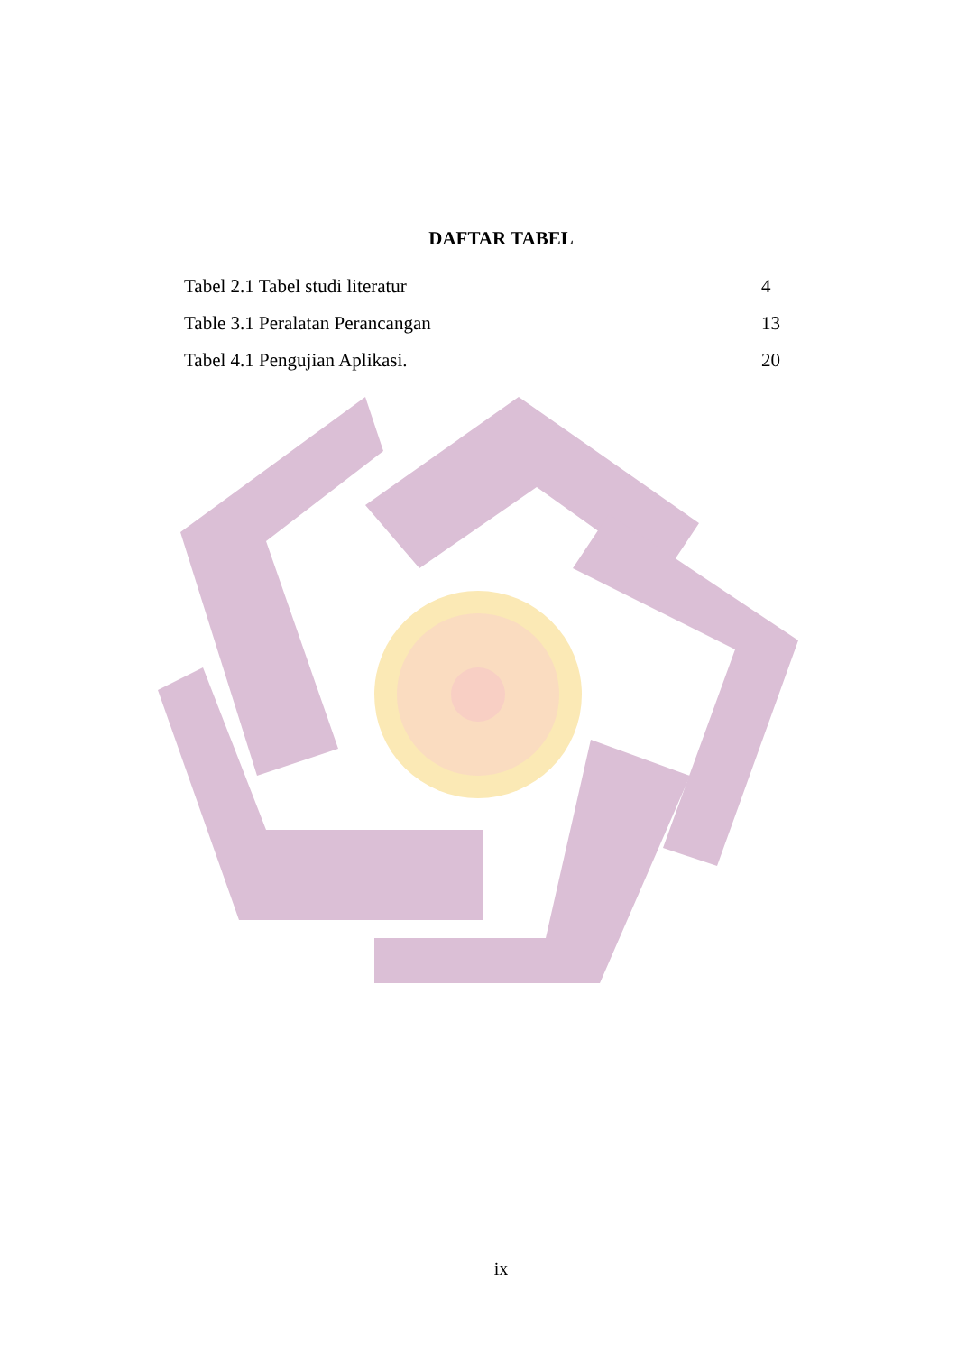DAFTAR TABEL
Tabel 2.1 Tabel studi literatur 4
Table 3.1 Peralatan Perancangan 13
Tabel 4.1 Pengujian Aplikasi. 20
ix